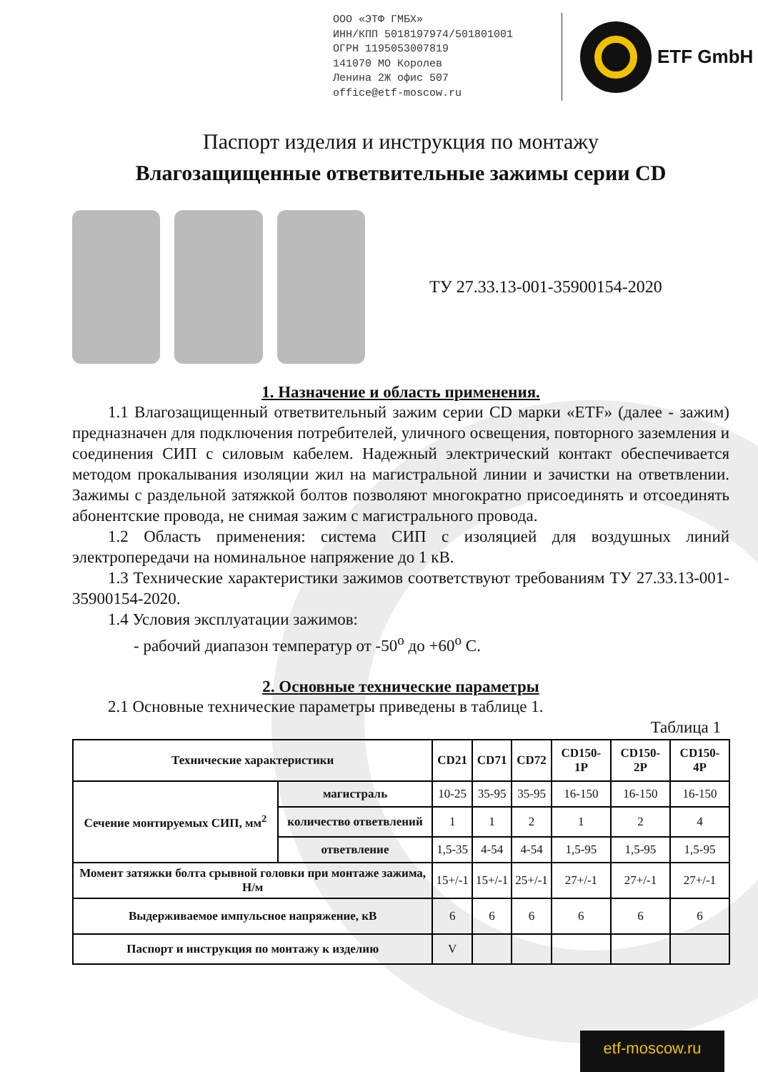ООО «ЭТФ ГМБХ»
ИНН/КПП 5018197974/501801001
ОГРН 1195053007819
141070 МО Королев
Ленина 2Ж офис 507
office@etf-moscow.ru
ETF GmbH
Паспорт изделия и инструкция по монтажу
Влагозащищенные ответвительные зажимы серии CD
ТУ 27.33.13-001-35900154-2020
1. Назначение и область применения.
1.1 Влагозащищенный ответвительный зажим серии CD марки «ETF» (далее - зажим) предназначен для подключения потребителей, уличного освещения, повторного заземления и соединения СИП с силовым кабелем. Надежный электрический контакт обеспечивается методом прокалывания изоляции жил на магистральной линии и зачистки на ответвлении. Зажимы с раздельной затяжкой болтов позволяют многократно присоединять и отсоединять абонентские провода, не снимая зажим с магистрального провода.
1.2 Область применения: система СИП с изоляцией для воздушных линий электропередачи на номинальное напряжение до 1 кВ.
1.3 Технические характеристики зажимов соответствуют требованиям ТУ 27.33.13-001-35900154-2020.
1.4 Условия эксплуатации зажимов:
- рабочий диапазон температур от -50<sup>о</sup> до +60<sup>о</sup> С.
2. Основные технические параметры
2.1 Основные технические параметры приведены в таблице 1.
Таблица 1
| Технические характеристики | | CD21 | CD71 | CD72 | CD150-1P | CD150-2P | CD150-4P |
| --- | --- | --- | --- | --- | --- | --- | --- |
| Сечение монтируемых СИП, мм<sup>2</sup> | магистраль | 10-25 | 35-95 | 35-95 | 16-150 | 16-150 | 16-150 |
| | количество ответвлений | 1 | 1 | 2 | 1 | 2 | 4 |
| | ответвление | 1,5-35 | 4-54 | 4-54 | 1,5-95 | 1,5-95 | 1,5-95 |
| Момент затяжки болта срывной головки при монтаже зажима, Н/м | | 15+/-1 | 15+/-1 | 25+/-1 | 27+/-1 | 27+/-1 | 27+/-1 |
| Выдерживаемое импульсное напряжение, кВ | | 6 | 6 | 6 | 6 | 6 | 6 |
| Паспорт и инструкция по монтажу к изделию | | V | | | | | |
etf-moscow.ru